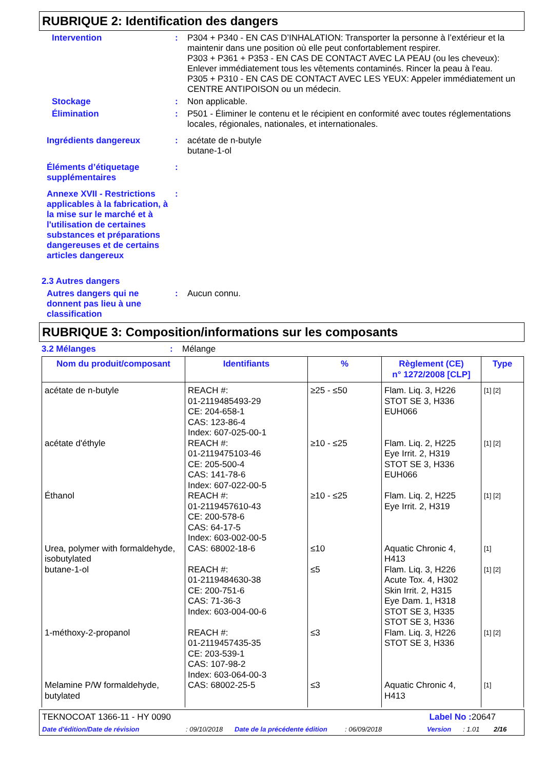RUBRIQUE 2: Identification des dangers
Intervention : P304 + P340 - EN CAS D’INHALATION: Transporter la personne à l’extérieur et la maintenir dans une position où elle peut confortablement respirer.
P303 + P361 + P353 - EN CAS DE CONTACT AVEC LA PEAU (ou les cheveux): Enlever immédiatement tous les vêtements contaminés. Rincer la peau à l'eau.
P305 + P310 - EN CAS DE CONTACT AVEC LES YEUX: Appeler immédiatement un CENTRE ANTIPOISON ou un médecin.
Stockage : Non applicable.
Élimination : P501 - Éliminer le contenu et le récipient en conformité avec toutes réglementations locales, régionales, nationales, et internationales.
Ingrédients dangereux : acétate de n-butyle
butane-1-ol
Éléments d’étiquetage supplémentaires
:
Annexe XVII - Restrictions applicables à la fabrication, à la mise sur le marché et à l'utilisation de certaines substances et préparations dangereuses et de certains articles dangereux
:
2.3 Autres dangers
Autres dangers qui ne donnent pas lieu à une classification
: Aucun connu.
RUBRIQUE 3: Composition/informations sur les composants
3.2 Mélanges : Mélange
| Nom du produit/composant | Identifiants | % | Règlement (CE) n° 1272/2008 [CLP] | Type |
| --- | --- | --- | --- | --- |
| acétate de n-butyle | REACH #: 01-2119485493-29 CE: 204-658-1 CAS: 123-86-4 Index: 607-025-00-1 | ≥25 - ≤50 | Flam. Liq. 3, H226 STOT SE 3, H336 EUH066 | [1] [2] |
| acétate d'éthyle | REACH #: 01-2119475103-46 CE: 205-500-4 CAS: 141-78-6 Index: 607-022-00-5 | ≥10 - ≤25 | Flam. Liq. 2, H225 Eye Irrit. 2, H319 STOT SE 3, H336 EUH066 | [1] [2] |
| Éthanol | REACH #: 01-2119457610-43 CE: 200-578-6 CAS: 64-17-5 Index: 603-002-00-5 | ≥10 - ≤25 | Flam. Liq. 2, H225 Eye Irrit. 2, H319 | [1] [2] |
| Urea, polymer with formaldehyde, isobutylated | CAS: 68002-18-6 | ≤10 | Aquatic Chronic 4, H413 | [1] |
| butane-1-ol | REACH #: 01-2119484630-38 CE: 200-751-6 CAS: 71-36-3 Index: 603-004-00-6 | ≤5 | Flam. Liq. 3, H226 Acute Tox. 4, H302 Skin Irrit. 2, H315 Eye Dam. 1, H318 STOT SE 3, H335 STOT SE 3, H336 | [1] [2] |
| 1-méthoxy-2-propanol | REACH #: 01-2119457435-35 CE: 203-539-1 CAS: 107-98-2 Index: 603-064-00-3 | ≤3 | Flam. Liq. 3, H226 STOT SE 3, H336 | [1] [2] |
| Melamine P/W formaldehyde, butylated | CAS: 68002-25-5 | ≤3 | Aquatic Chronic 4, H413 | [1] |
TEKNOCOAT 1366-11 - HY 0090 Label No : 20647
Date d'édition/Date de révision: 09/10/2018 Date de la précédente édition: 06/09/2018 Version: 1.01 2/16